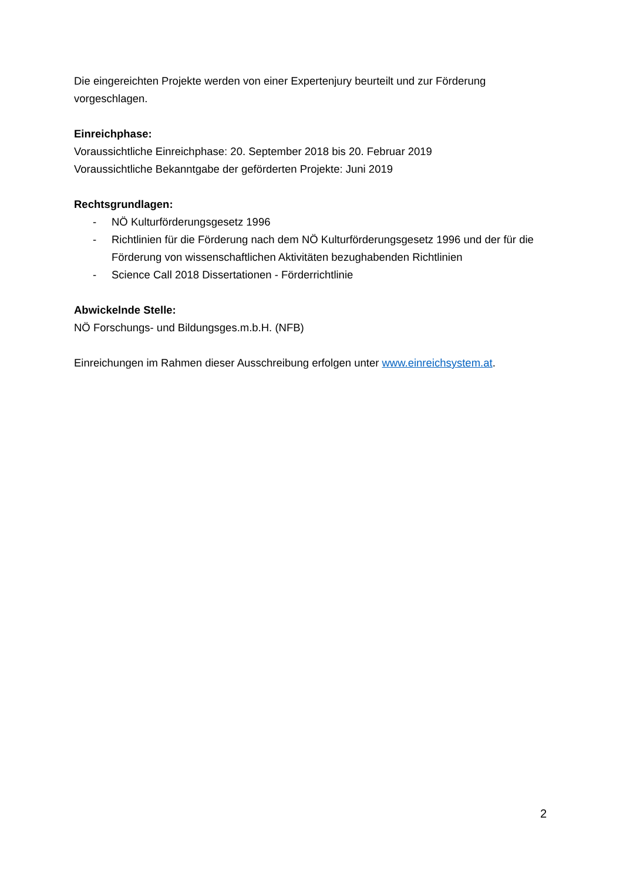Die eingereichten Projekte werden von einer Expertenjury beurteilt und zur Förderung vorgeschlagen.
Einreichphase:
Voraussichtliche Einreichphase: 20. September 2018 bis 20. Februar 2019
Voraussichtliche Bekanntgabe der geförderten Projekte: Juni 2019
Rechtsgrundlagen:
- NÖ Kulturförderungsgesetz 1996
- Richtlinien für die Förderung nach dem NÖ Kulturförderungsgesetz 1996 und der für die Förderung von wissenschaftlichen Aktivitäten bezughabenden Richtlinien
- Science Call 2018 Dissertationen - Förderrichtlinie
Abwickelnde Stelle:
NÖ Forschungs- und Bildungsges.m.b.H. (NFB)
Einreichungen im Rahmen dieser Ausschreibung erfolgen unter www.einreichsystem.at.
2